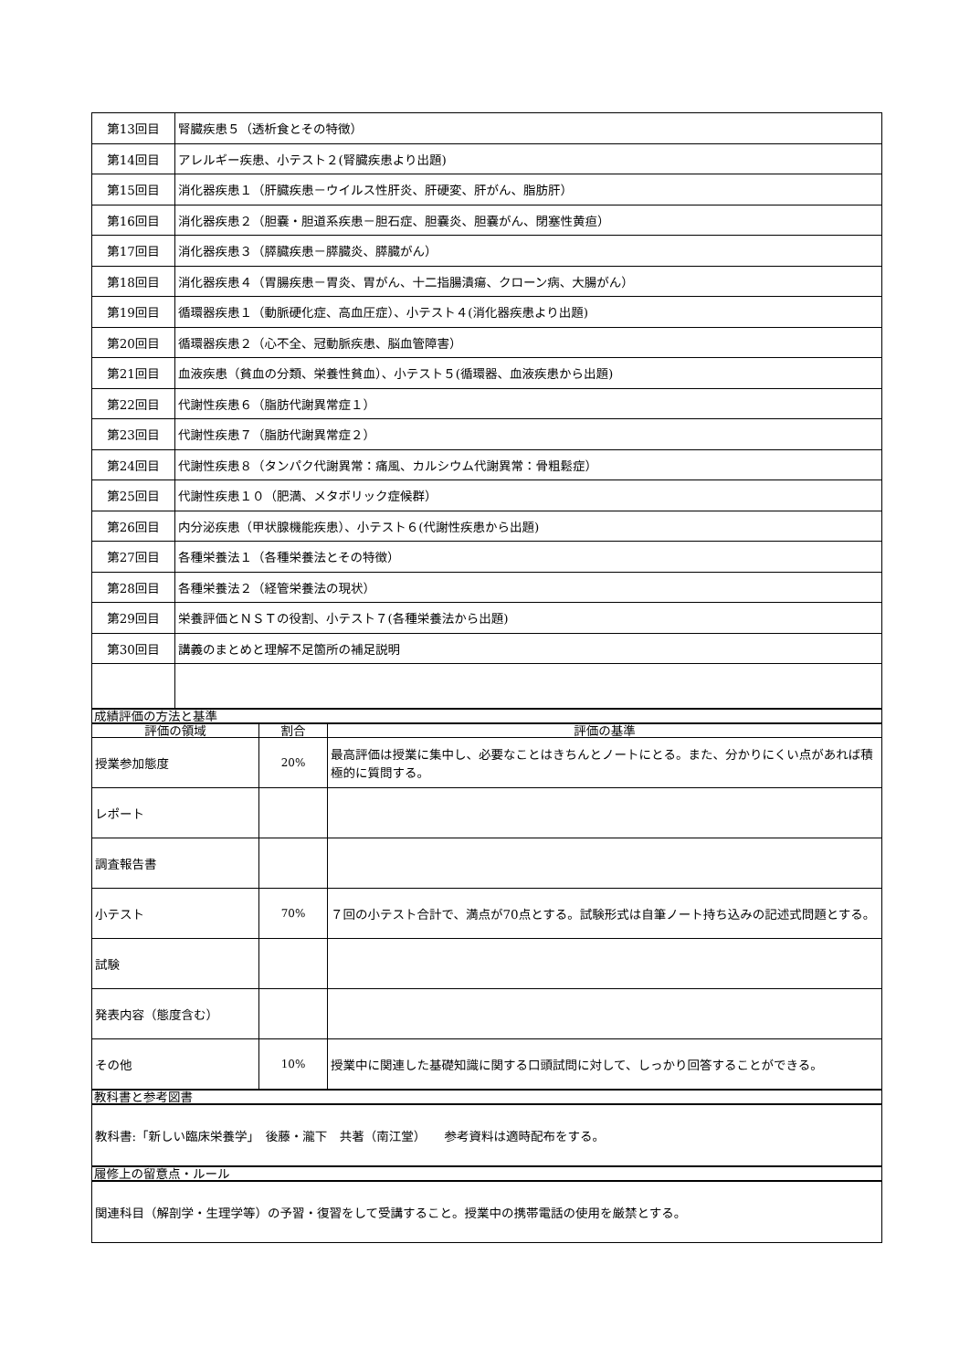| 第13回目 | 腎臓疾患５（透析食とその特徴） |
| 第14回目 | アレルギー疾患、小テスト２(腎臓疾患より出題) |
| 第15回目 | 消化器疾患１（肝臓疾患－ウイルス性肝炎、肝硬変、肝がん、脂肪肝） |
| 第16回目 | 消化器疾患２（胆嚢・胆道系疾患－胆石症、胆嚢炎、胆嚢がん、閉塞性黄疸） |
| 第17回目 | 消化器疾患３（膵臓疾患－膵臓炎、膵臓がん） |
| 第18回目 | 消化器疾患４（胃腸疾患－胃炎、胃がん、十二指腸潰瘍、クローン病、大腸がん） |
| 第19回目 | 循環器疾患１（動脈硬化症、高血圧症）、小テスト４(消化器疾患より出題) |
| 第20回目 | 循環器疾患２（心不全、冠動脈疾患、脳血管障害） |
| 第21回目 | 血液疾患（貧血の分類、栄養性貧血）、小テスト５(循環器、血液疾患から出題) |
| 第22回目 | 代謝性疾患６（脂肪代謝異常症１） |
| 第23回目 | 代謝性疾患７（脂肪代謝異常症２） |
| 第24回目 | 代謝性疾患８（タンパク代謝異常：痛風、カルシウム代謝異常：骨粗鬆症） |
| 第25回目 | 代謝性疾患１０（肥満、メタボリック症候群） |
| 第26回目 | 内分泌疾患（甲状腺機能疾患）、小テスト６(代謝性疾患から出題) |
| 第27回目 | 各種栄養法１（各種栄養法とその特徴） |
| 第28回目 | 各種栄養法２（経管栄養法の現状） |
| 第29回目 | 栄養評価とＮＳＴの役割、小テスト７(各種栄養法から出題) |
| 第30回目 | 講義のまとめと理解不足箇所の補足説明 |
| 成績評価の方法と基準 |
| 評価の領域 | 割合 | 評価の基準 |
| --- | --- | --- |
| 授業参加態度 | 20% | 最高評価は授業に集中し、必要なことはきちんとノートにとる。また、分かりにくい点があれば積極的に質問する。 |
| レポート | | |
| 調査報告書 | | |
| 小テスト | 70% | ７回の小テスト合計で、満点が70点とする。試験形式は自筆ノート持ち込みの記述式問題とする。 |
| 試験 | | |
| 発表内容（態度含む） | | |
| その他 | 10% | 授業中に関連した基礎知識に関する口頭試問に対して、しっかり回答することができる。 |
| 教科書と参考図書 |
| 教科書:「新しい臨床栄養学」 後藤・瀧下 共著（南江堂） 参考資料は適時配布をする。 |
| 履修上の留意点・ルール |
| 関連科目（解剖学・生理学等）の予習・復習をして受講すること。授業中の携帯電話の使用を厳禁とする。 |